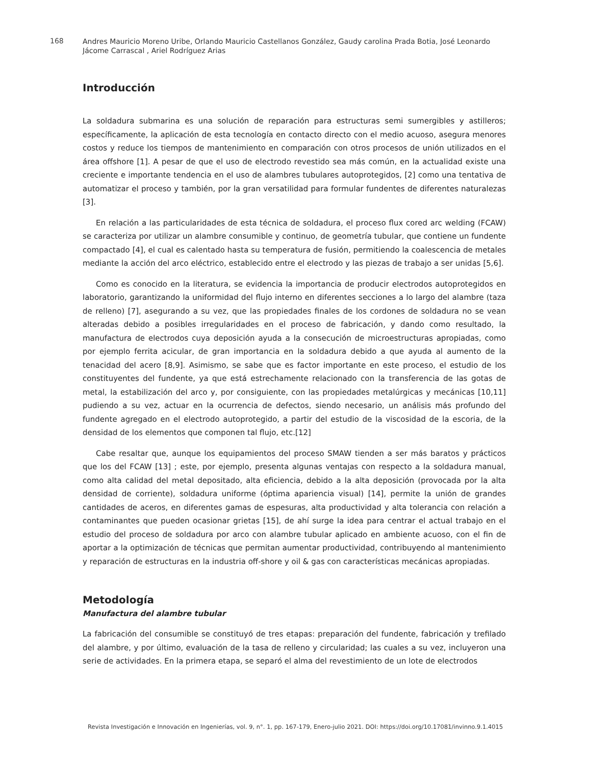168
Andres Mauricio Moreno Uribe, Orlando Mauricio Castellanos González, Gaudy carolina Prada Botia, José Leonardo Jácome Carrascal , Ariel Rodríguez Arias
Introducción
La soldadura submarina es una solución de reparación para estructuras semi sumergibles y astilleros; específicamente, la aplicación de esta tecnología en contacto directo con el medio acuoso, asegura menores costos y reduce los tiempos de mantenimiento en comparación con otros procesos de unión utilizados en el área offshore [1]. A pesar de que el uso de electrodo revestido sea más común, en la actualidad existe una creciente e importante tendencia en el uso de alambres tubulares autoprotegidos, [2] como una tentativa de automatizar el proceso y también, por la gran versatilidad para formular fundentes de diferentes naturalezas [3].
En relación a las particularidades de esta técnica de soldadura, el proceso flux cored arc welding (FCAW) se caracteriza por utilizar un alambre consumible y continuo, de geometría tubular, que contiene un fundente compactado [4], el cual es calentado hasta su temperatura de fusión, permitiendo la coalescencia de metales mediante la acción del arco eléctrico, establecido entre el electrodo y las piezas de trabajo a ser unidas [5,6].
Como es conocido en la literatura, se evidencia la importancia de producir electrodos autoprotegidos en laboratorio, garantizando la uniformidad del flujo interno en diferentes secciones a lo largo del alambre (taza de relleno) [7], asegurando a su vez, que las propiedades finales de los cordones de soldadura no se vean alteradas debido a posibles irregularidades en el proceso de fabricación, y dando como resultado, la manufactura de electrodos cuya deposición ayuda a la consecución de microestructuras apropiadas, como por ejemplo ferrita acicular, de gran importancia en la soldadura debido a que ayuda al aumento de la tenacidad del acero [8,9]. Asimismo, se sabe que es factor importante en este proceso, el estudio de los constituyentes del fundente, ya que está estrechamente relacionado con la transferencia de las gotas de metal, la estabilización del arco y, por consiguiente, con las propiedades metalúrgicas y mecánicas [10,11] pudiendo a su vez, actuar en la ocurrencia de defectos, siendo necesario, un análisis más profundo del fundente agregado en el electrodo autoprotegido, a partir del estudio de la viscosidad de la escoria, de la densidad de los elementos que componen tal flujo, etc.[12]
Cabe resaltar que, aunque los equipamientos del proceso SMAW tienden a ser más baratos y prácticos que los del FCAW [13] ; este, por ejemplo, presenta algunas ventajas con respecto a la soldadura manual, como alta calidad del metal depositado, alta eficiencia, debido a la alta deposición (provocada por la alta densidad de corriente), soldadura uniforme (óptima apariencia visual) [14], permite la unión de grandes cantidades de aceros, en diferentes gamas de espesuras, alta productividad y alta tolerancia con relación a contaminantes que pueden ocasionar grietas [15], de ahí surge la idea para centrar el actual trabajo en el estudio del proceso de soldadura por arco con alambre tubular aplicado en ambiente acuoso, con el fin de aportar a la optimización de técnicas que permitan aumentar productividad, contribuyendo al mantenimiento y reparación de estructuras en la industria off-shore y oil & gas con características mecánicas apropiadas.
Metodología
Manufactura del alambre tubular
La fabricación del consumible se constituyó de tres etapas: preparación del fundente, fabricación y trefilado del alambre, y por último, evaluación de la tasa de relleno y circularidad; las cuales a su vez, incluyeron una serie de actividades. En la primera etapa, se separó el alma del revestimiento de un lote de electrodos
Revista Investigación e Innovación en Ingenierías, vol. 9, n°. 1, pp. 167-179, Enero-julio 2021. DOI: https://doi.org/10.17081/invinno.9.1.4015